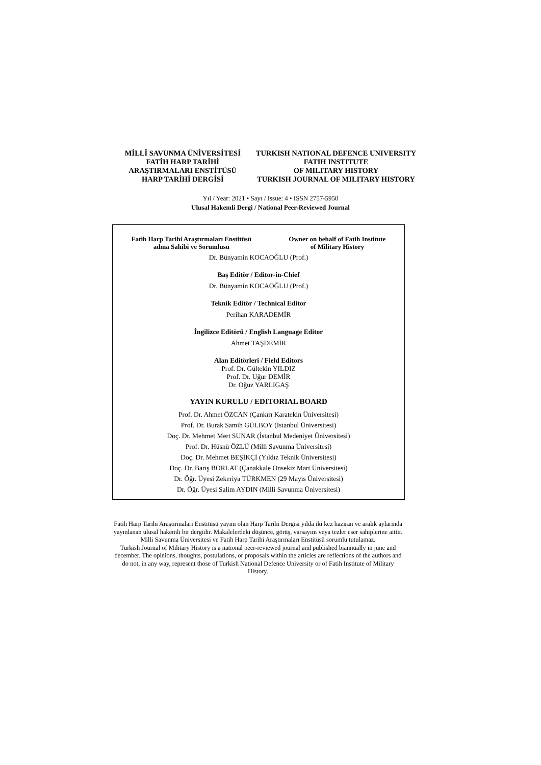MİLLÎ SAVUNMA ÜNİVERSİTESİ
FATİH HARP TARİHİ
ARAŞTIRMALARI ENSTİTÜSÜ
HARP TARİHİ DERGİSİ
TURKISH NATIONAL DEFENCE UNIVERSITY
FATIH INSTITUTE
OF MILITARY HISTORY
TURKISH JOURNAL OF MILITARY HISTORY
Yıl / Year: 2021 • Sayı / Issue: 4 • ISSN 2757-5950
Ulusal Hakemli Dergi / National Peer-Reviewed Journal
Fatih Harp Tarihi Araştırmaları Enstitüsü
adına Sahibi ve Sorumlusu
Owner on behalf of Fatih Institute
of Military History
Dr. Bünyamin KOCAOĞLU (Prof.)
Baş Editör / Editor-in-Chief
Dr. Bünyamin KOCAOĞLU (Prof.)
Teknik Editör / Technical Editor
Perihan KARADEMİR
İngilizce Editörü / English Language Editor
Ahmet TAŞDEMİR
Alan Editörleri / Field Editors
Prof. Dr. Gültekin YILDIZ
Prof. Dr. Uğur DEMİR
Dr. Oğuz YARLIGAŞ
YAYIN KURULU / EDITORIAL BOARD
Prof. Dr. Ahmet ÖZCAN (Çankırı Karatekin Üniversitesi)
Prof. Dr. Burak Samih GÜLBOY (İstanbul Üniversitesi)
Doç. Dr. Mehmet Mert SUNAR (İstanbul Medeniyet Üniversitesi)
Prof. Dr. Hüsnü ÖZLÜ (Milli Savunma Üniversitesi)
Doç. Dr. Mehmet BEŞİKÇİ (Yıldız Teknik Üniversitesi)
Doç. Dr. Barış BORLAT (Çanakkale Onsekiz Mart Üniversitesi)
Dr. Öğr. Üyesi Zekeriya TÜRKMEN (29 Mayıs Üniversitesi)
Dr. Öğr. Üyesi Salim AYDIN (Milli Savunma Üniversitesi)
Fatih Harp Tarihi Araştırmaları Enstitüsü yayını olan Harp Tarihi Dergisi yılda iki kez haziran ve aralık aylarında yayınlanan ulusal hakemli bir dergidir. Makalelerdeki düşünce, görüş, varsayım veya tezler eser sahiplerine aittir. Milli Savunma Üniversitesi ve Fatih Harp Tarihi Araştırmaları Enstitüsü sorumlu tutulamaz.
Turkish Journal of Military History is a national peer-reviewed journal and published biannually in june and december. The opinions, thoughts, postulations, or proposals within the articles are reflections of the authors and do not, in any way, represent those of Turkish National Defence University or of Fatih Institute of Military History.